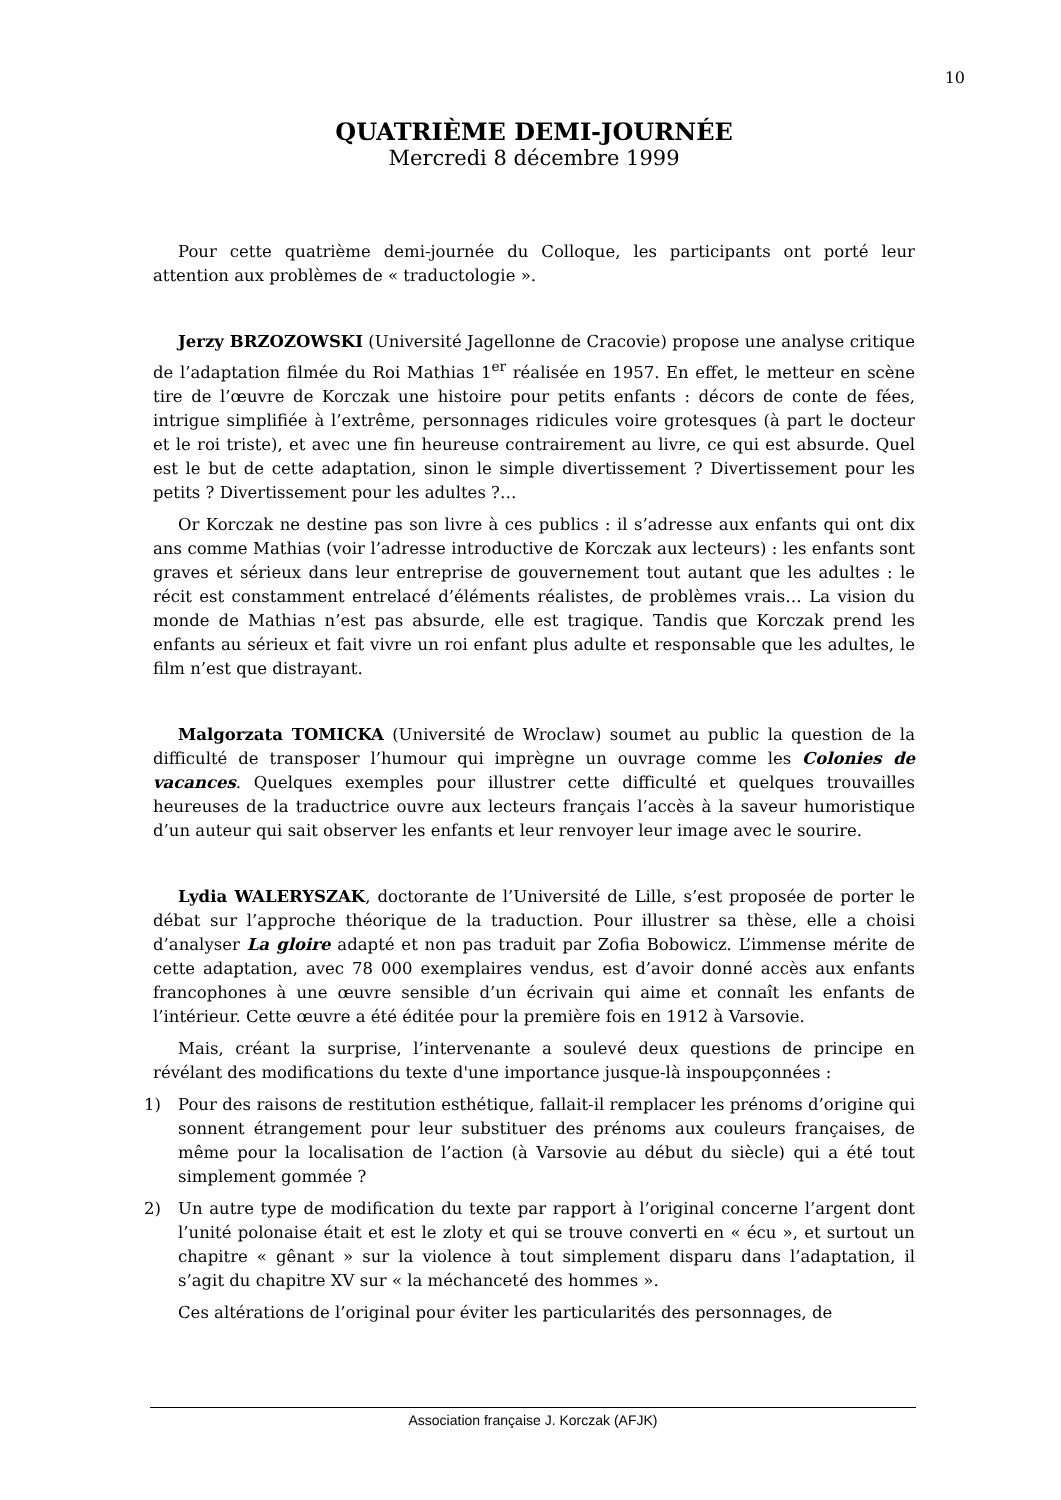10
QUATRIÈME DEMI-JOURNÉE
Mercredi 8 décembre 1999
Pour cette quatrième demi-journée du Colloque, les participants ont porté leur attention aux problèmes de « traductologie ».
Jerzy BRZOZOWSKI (Université Jagellonne de Cracovie) propose une analyse critique de l’adaptation filmée du Roi Mathias 1<sup>er</sup> réalisée en 1957. En effet, le metteur en scène tire de l’œuvre de Korczak une histoire pour petits enfants : décors de conte de fées, intrigue simplifiée à l’extrême, personnages ridicules voire grotesques (à part le docteur et le roi triste), et avec une fin heureuse contrairement au livre, ce qui est absurde. Quel est le but de cette adaptation, sinon le simple divertissement ? Divertissement pour les petits ? Divertissement pour les adultes ?…
Or Korczak ne destine pas son livre à ces publics : il s’adresse aux enfants qui ont dix ans comme Mathias (voir l’adresse introductive de Korczak aux lecteurs) : les enfants sont graves et sérieux dans leur entreprise de gouvernement tout autant que les adultes : le récit est constamment entrelacé d’éléments réalistes, de problèmes vrais… La vision du monde de Mathias n’est pas absurde, elle est tragique. Tandis que Korczak prend les enfants au sérieux et fait vivre un roi enfant plus adulte et responsable que les adultes, le film n’est que distrayant.
Malgorzata TOMICKA (Université de Wroclaw) soumet au public la question de la difficulté de transposer l’humour qui imprègne un ouvrage comme les Colonies de vacances. Quelques exemples pour illustrer cette difficulté et quelques trouvailles heureuses de la traductrice ouvre aux lecteurs français l’accès à la saveur humoristique d’un auteur qui sait observer les enfants et leur renvoyer leur image avec le sourire.
Lydia WALERYSZAK, doctorante de l’Université de Lille, s’est proposée de porter le débat sur l’approche théorique de la traduction. Pour illustrer sa thèse, elle a choisi d’analyser La gloire adapté et non pas traduit par Zofia Bobowicz. L’immense mérite de cette adaptation, avec 78 000 exemplaires vendus, est d’avoir donné accès aux enfants francophones à une œuvre sensible d’un écrivain qui aime et connaît les enfants de l’intérieur. Cette œuvre a été éditée pour la première fois en 1912 à Varsovie.
Mais, créant la surprise, l’intervenante a soulevé deux questions de principe en révélant des modifications du texte d'une importance jusque-là inspoupçonnées :
1) Pour des raisons de restitution esthétique, fallait-il remplacer les prénoms d’origine qui sonnent étrangement pour leur substituer des prénoms aux couleurs françaises, de même pour la localisation de l’action (à Varsovie au début du siècle) qui a été tout simplement gommée ?
2) Un autre type de modification du texte par rapport à l’original concerne l’argent dont l’unité polonaise était et est le zloty et qui se trouve converti en « écu », et surtout un chapitre « gênant » sur la violence à tout simplement disparu dans l’adaptation, il s’agit du chapitre XV sur « la méchanceté des hommes ».
Ces altérations de l’original pour éviter les particularités des personnages, de
Association française J. Korczak (AFJK)